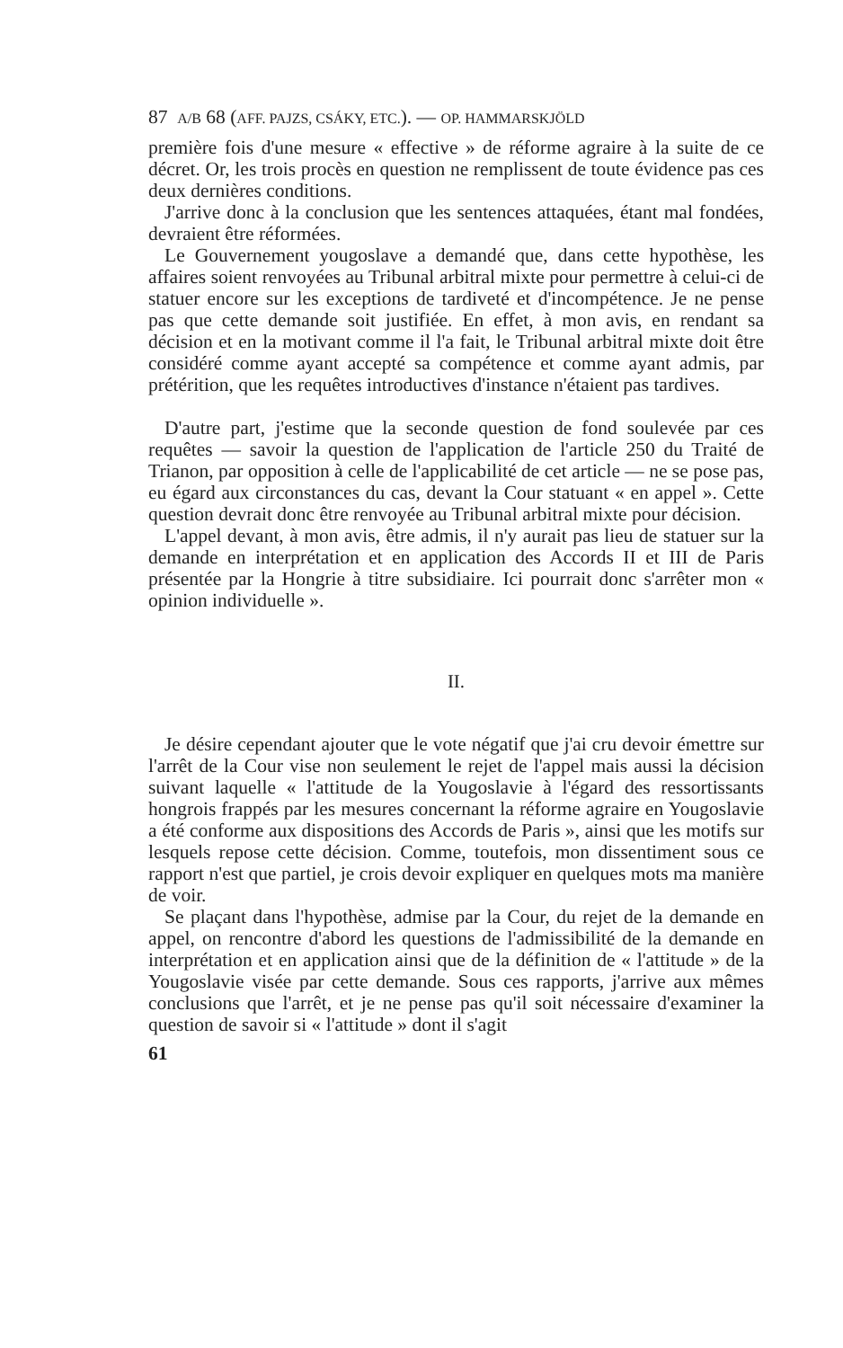87 A/B 68 (AFF. PAJZS, CSÁKY, ETC.). — OP. HAMMARSKJÖLD
première fois d'une mesure « effective » de réforme agraire à la suite de ce décret. Or, les trois procès en question ne remplissent de toute évidence pas ces deux dernières conditions.
J'arrive donc à la conclusion que les sentences attaquées, étant mal fondées, devraient être réformées.
Le Gouvernement yougoslave a demandé que, dans cette hypothèse, les affaires soient renvoyées au Tribunal arbitral mixte pour permettre à celui-ci de statuer encore sur les exceptions de tardiveté et d'incompétence. Je ne pense pas que cette demande soit justifiée. En effet, à mon avis, en rendant sa décision et en la motivant comme il l'a fait, le Tribunal arbitral mixte doit être considéré comme ayant accepté sa compétence et comme ayant admis, par prétérition, que les requêtes introductives d'instance n'étaient pas tardives.
D'autre part, j'estime que la seconde question de fond soulevée par ces requêtes — savoir la question de l'application de l'article 250 du Traité de Trianon, par opposition à celle de l'applicabilité de cet article — ne se pose pas, eu égard aux circonstances du cas, devant la Cour statuant « en appel ». Cette question devrait donc être renvoyée au Tribunal arbitral mixte pour décision.
L'appel devant, à mon avis, être admis, il n'y aurait pas lieu de statuer sur la demande en interprétation et en application des Accords II et III de Paris présentée par la Hongrie à titre subsidiaire. Ici pourrait donc s'arrêter mon « opinion individuelle ».
II.
Je désire cependant ajouter que le vote négatif que j'ai cru devoir émettre sur l'arrêt de la Cour vise non seulement le rejet de l'appel mais aussi la décision suivant laquelle « l'attitude de la Yougoslavie à l'égard des ressortissants hongrois frappés par les mesures concernant la réforme agraire en Yougoslavie a été conforme aux dispositions des Accords de Paris », ainsi que les motifs sur lesquels repose cette décision. Comme, toutefois, mon dissentiment sous ce rapport n'est que partiel, je crois devoir expliquer en quelques mots ma manière de voir.
Se plaçant dans l'hypothèse, admise par la Cour, du rejet de la demande en appel, on rencontre d'abord les questions de l'admissibilité de la demande en interprétation et en application ainsi que de la définition de « l'attitude » de la Yougoslavie visée par cette demande. Sous ces rapports, j'arrive aux mêmes conclusions que l'arrêt, et je ne pense pas qu'il soit nécessaire d'examiner la question de savoir si « l'attitude » dont il s'agit
61